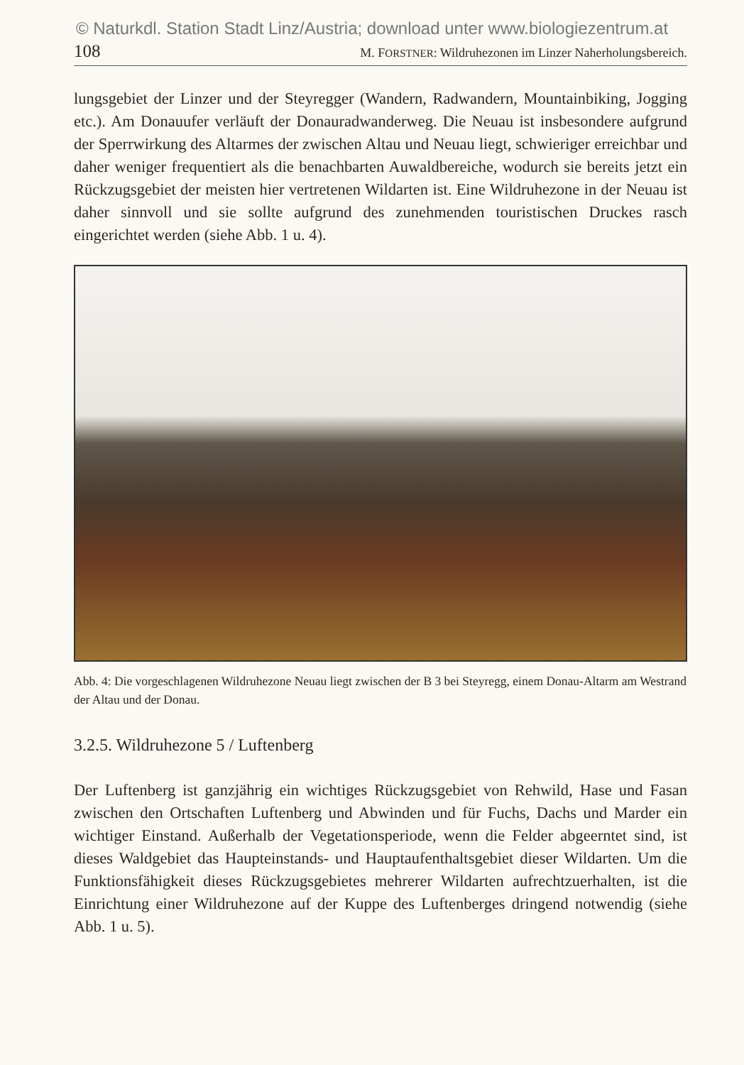© Naturkdl. Station Stadt Linz/Austria; download unter www.biologiezentrum.at
108 M. FORSTNER: Wildruhezonen im Linzer Naherholungsbereich.
lungsgebiet der Linzer und der Steyregger (Wandern, Radwandern, Mountainbiking, Jogging etc.). Am Donauufer verläuft der Donauradwanderweg. Die Neuau ist insbesondere aufgrund der Sperrwirkung des Altarmes der zwischen Altau und Neuau liegt, schwieriger erreichbar und daher weniger frequentiert als die benachbarten Auwaldbereiche, wodurch sie bereits jetzt ein Rückzugsgebiet der meisten hier vertretenen Wildarten ist. Eine Wildruhezone in der Neuau ist daher sinnvoll und sie sollte aufgrund des zunehmenden touristischen Druckes rasch eingerichtet werden (siehe Abb. 1 u. 4).
Abb. 4: Die vorgeschlagenen Wildruhezone Neuau liegt zwischen der B 3 bei Steyregg, einem Donau-Altarm am Westrand der Altau und der Donau.
3.2.5. Wildruhezone 5 / Luftenberg
Der Luftenberg ist ganzjährig ein wichtiges Rückzugsgebiet von Rehwild, Hase und Fasan zwischen den Ortschaften Luftenberg und Abwinden und für Fuchs, Dachs und Marder ein wichtiger Einstand. Außerhalb der Vegetationsperiode, wenn die Felder abgeerntet sind, ist dieses Waldgebiet das Haupteinstands- und Hauptaufenthaltsgebiet dieser Wildarten. Um die Funktionsfähigkeit dieses Rückzugsgebietes mehrerer Wildarten aufrechtzuerhalten, ist die Einrichtung einer Wildruhezone auf der Kuppe des Luftenberges dringend notwendig (siehe Abb. 1 u. 5).